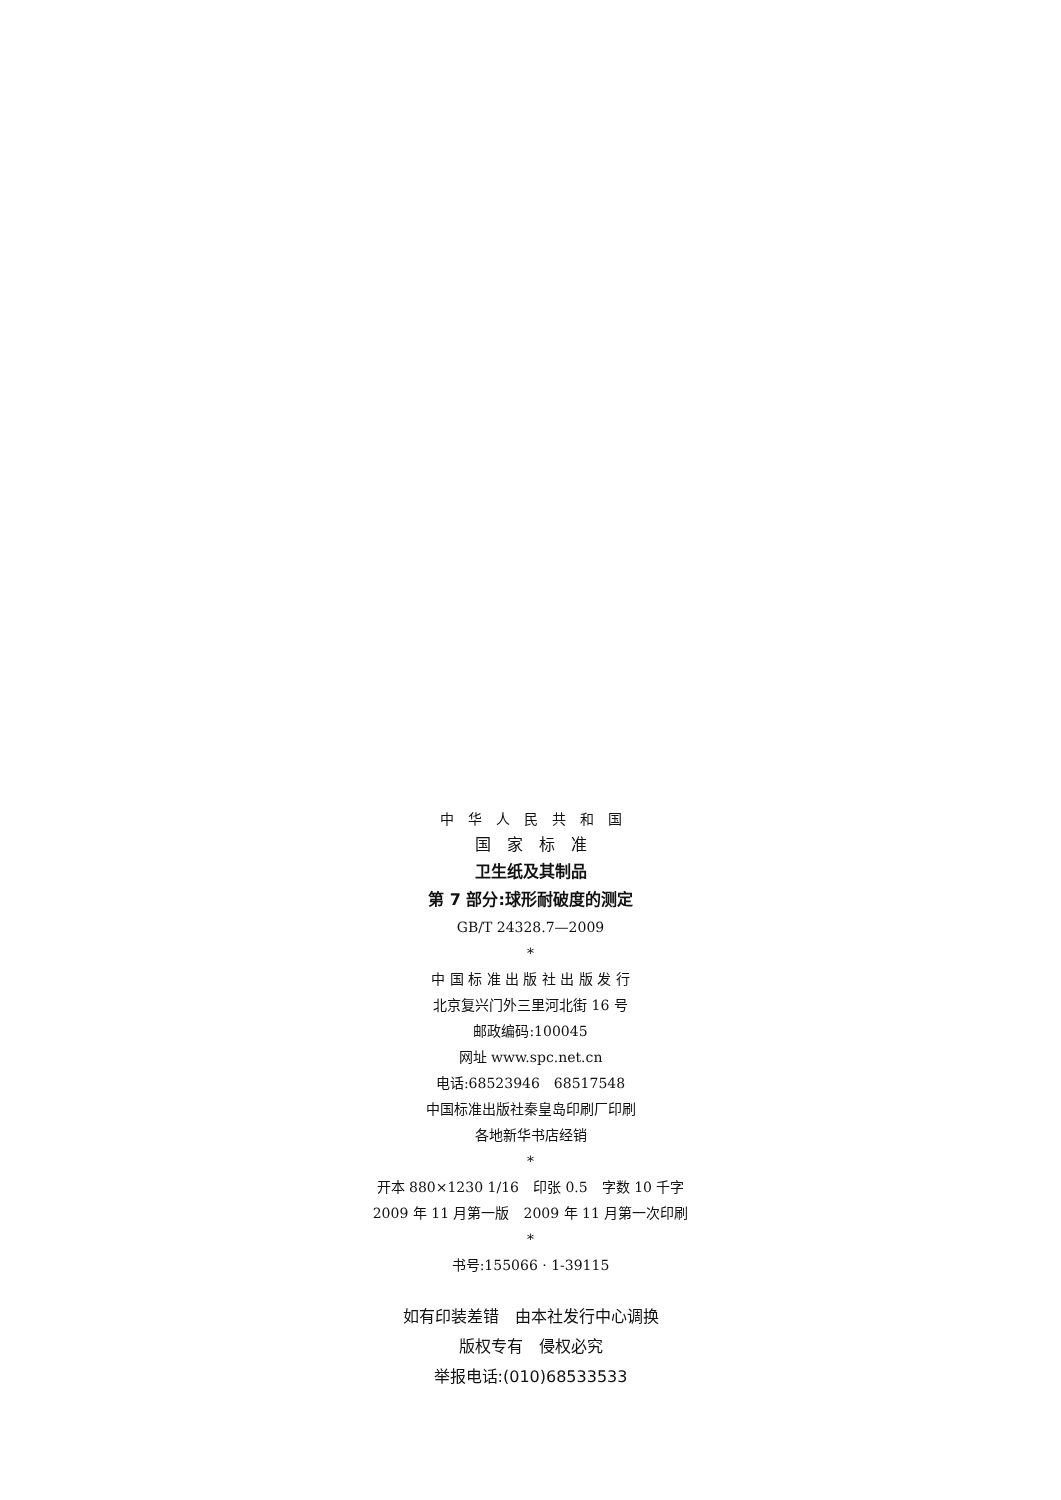中　华　人　民　共　和　国
国　家　标　准
卫生纸及其制品
第 7 部分:球形耐破度的测定
GB/T 24328.7—2009
*
中 国 标 准 出 版 社 出 版 发 行
北京复兴门外三里河北街 16 号
邮政编码:100045
网址 www.spc.net.cn
电话:68523946　68517548
中国标准出版社秦皇岛印刷厂印刷
各地新华书店经销
*
开本 880×1230 1/16　印张 0.5　字数 10 千字
2009 年 11 月第一版　2009 年 11 月第一次印刷
*
书号:155066 · 1-39115
如有印装差错　由本社发行中心调换
版权专有　侵权必究
举报电话:(010)68533533